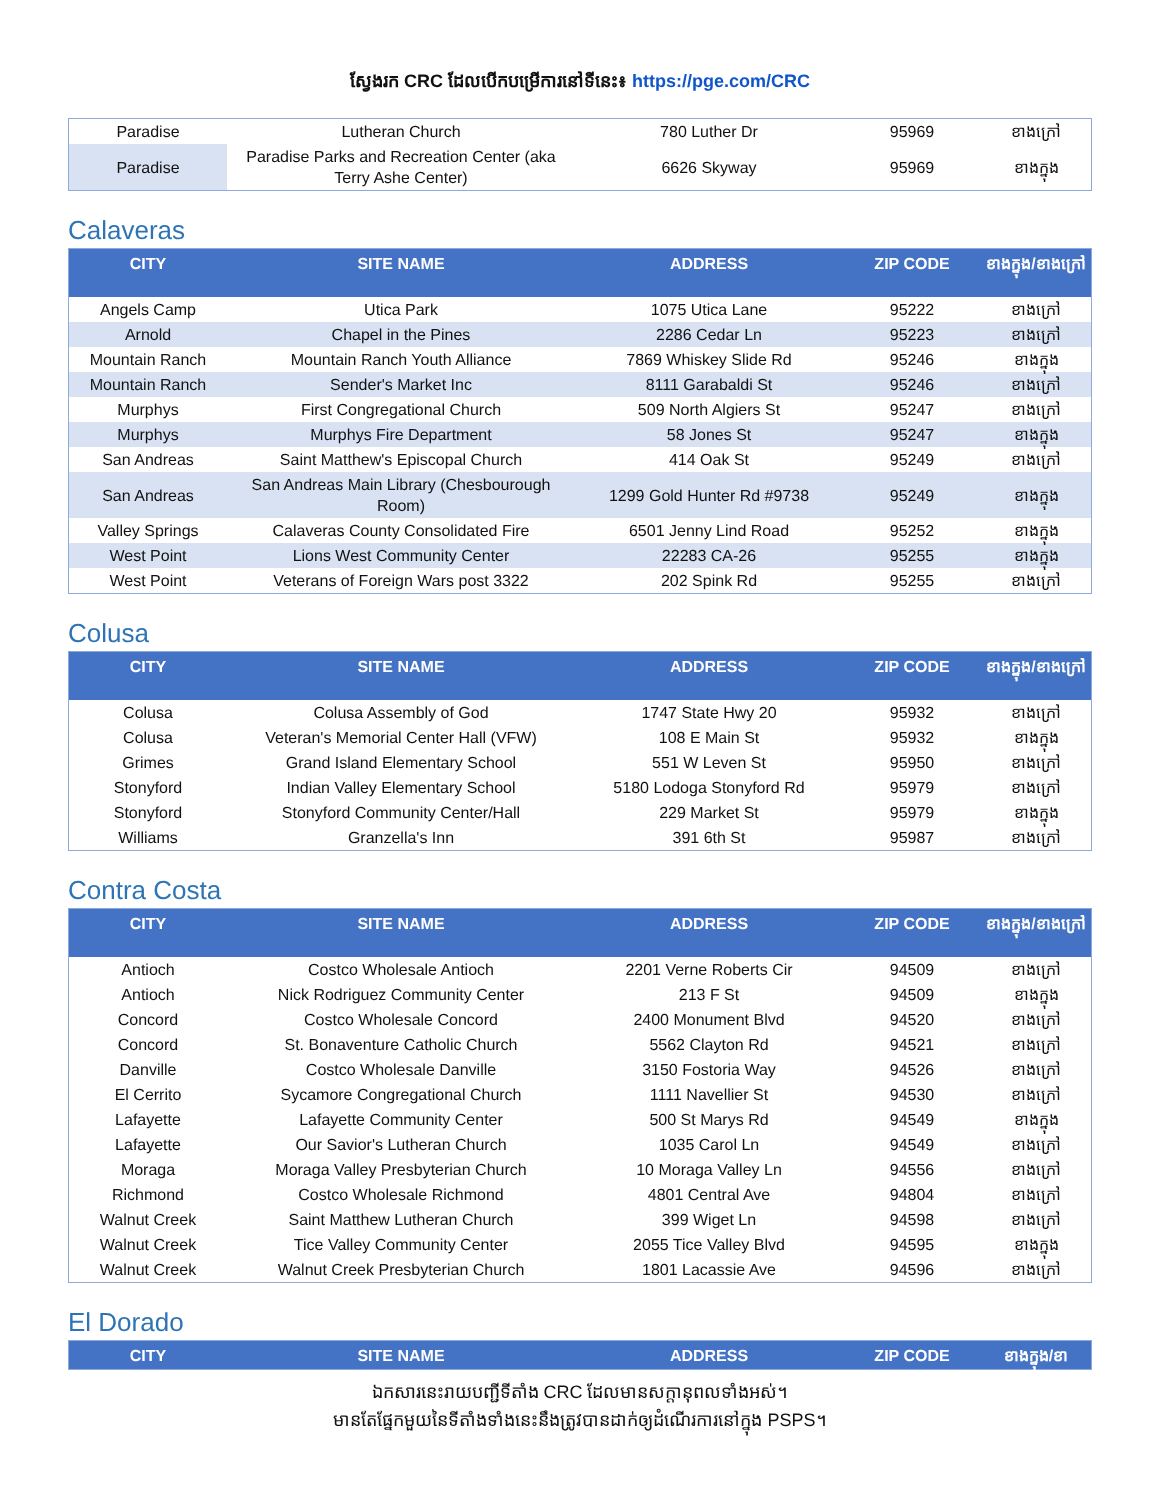ស្វែងរក CRC ដែលបើកបម្រើការនៅទីនេះ៖ https://pge.com/CRC
| Paradise | Lutheran Church | 780 Luther Dr | 95969 | ខាងក្រៅ |
| Paradise | Paradise Parks and Recreation Center (aka Terry Ashe Center) | 6626 Skyway | 95969 | ខាងក្នុង |
Calaveras
| CITY | SITE NAME | ADDRESS | ZIP CODE | ខាងក្នុង/ខាងក្រៅ |
| --- | --- | --- | --- | --- |
| Angels Camp | Utica Park | 1075 Utica Lane | 95222 | ខាងក្រៅ |
| Arnold | Chapel in the Pines | 2286 Cedar Ln | 95223 | ខាងក្រៅ |
| Mountain Ranch | Mountain Ranch Youth Alliance | 7869 Whiskey Slide Rd | 95246 | ខាងក្នុង |
| Mountain Ranch | Sender's Market Inc | 8111 Garabaldi St | 95246 | ខាងក្រៅ |
| Murphys | First Congregational Church | 509 North Algiers St | 95247 | ខាងក្រៅ |
| Murphys | Murphys Fire Department | 58 Jones St | 95247 | ខាងក្នុង |
| San Andreas | Saint Matthew's Episcopal Church | 414 Oak St | 95249 | ខាងក្រៅ |
| San Andreas | San Andreas Main Library (Chesbourough Room) | 1299 Gold Hunter Rd #9738 | 95249 | ខាងក្នុង |
| Valley Springs | Calaveras County Consolidated Fire | 6501 Jenny Lind Road | 95252 | ខាងក្នុង |
| West Point | Lions West Community Center | 22283 CA-26 | 95255 | ខាងក្នុង |
| West Point | Veterans of Foreign Wars post 3322 | 202 Spink Rd | 95255 | ខាងក្រៅ |
Colusa
| CITY | SITE NAME | ADDRESS | ZIP CODE | ខាងក្នុង/ខាងក្រៅ |
| --- | --- | --- | --- | --- |
| Colusa | Colusa Assembly of God | 1747 State Hwy 20 | 95932 | ខាងក្រៅ |
| Colusa | Veteran's Memorial Center Hall (VFW) | 108 E Main St | 95932 | ខាងក្នុង |
| Grimes | Grand Island Elementary School | 551 W Leven St | 95950 | ខាងក្រៅ |
| Stonyford | Indian Valley Elementary School | 5180 Lodoga Stonyford Rd | 95979 | ខាងក្រៅ |
| Stonyford | Stonyford Community Center/Hall | 229 Market St | 95979 | ខាងក្នុង |
| Williams | Granzella's Inn | 391 6th St | 95987 | ខាងក្រៅ |
Contra Costa
| CITY | SITE NAME | ADDRESS | ZIP CODE | ខាងក្នុង/ខាងក្រៅ |
| --- | --- | --- | --- | --- |
| Antioch | Costco Wholesale Antioch | 2201 Verne Roberts Cir | 94509 | ខាងក្រៅ |
| Antioch | Nick Rodriguez Community Center | 213 F St | 94509 | ខាងក្នុង |
| Concord | Costco Wholesale Concord | 2400 Monument Blvd | 94520 | ខាងក្រៅ |
| Concord | St. Bonaventure Catholic Church | 5562 Clayton Rd | 94521 | ខាងក្រៅ |
| Danville | Costco Wholesale Danville | 3150 Fostoria Way | 94526 | ខាងក្រៅ |
| El Cerrito | Sycamore Congregational Church | 1111 Navellier St | 94530 | ខាងក្រៅ |
| Lafayette | Lafayette Community Center | 500 St Marys Rd | 94549 | ខាងក្នុង |
| Lafayette | Our Savior's Lutheran Church | 1035 Carol Ln | 94549 | ខាងក្រៅ |
| Moraga | Moraga Valley Presbyterian Church | 10 Moraga Valley Ln | 94556 | ខាងក្រៅ |
| Richmond | Costco Wholesale Richmond | 4801 Central Ave | 94804 | ខាងក្រៅ |
| Walnut Creek | Saint Matthew Lutheran Church | 399 Wiget Ln | 94598 | ខាងក្រៅ |
| Walnut Creek | Tice Valley Community Center | 2055 Tice Valley Blvd | 94595 | ខាងក្នុង |
| Walnut Creek | Walnut Creek Presbyterian Church | 1801 Lacassie Ave | 94596 | ខាងក្រៅ |
El Dorado
| CITY | SITE NAME | ADDRESS | ZIP CODE | ខាងក្នុង/ខា |
| --- | --- | --- | --- | --- |
ឯកសារនេះរាយបញ្ជីទីតាំង CRC ដែលមានសក្តានុពលទាំងអស់។
មានតែផ្នែកមួយនៃទីតាំងទាំងនេះនឹងត្រូវបានដាក់ឲ្យដំណើរការនៅក្នុង PSPS។